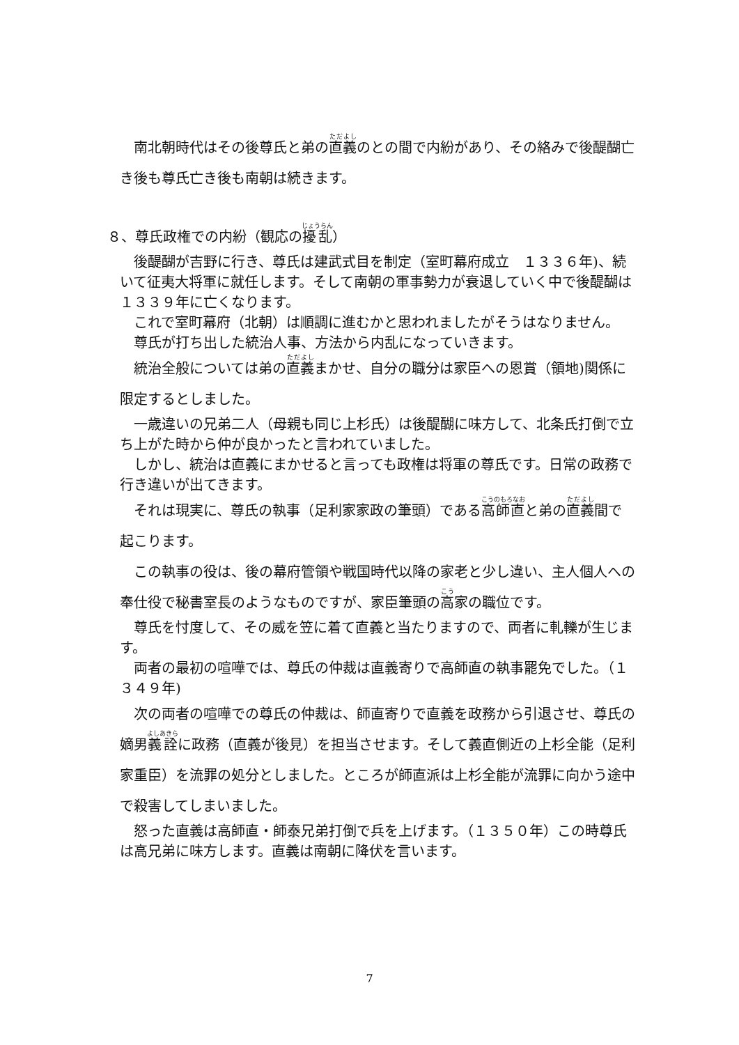南北朝時代はその後尊氏と弟の直義のとの間で内紛があり、その絡みで後醍醐亡き後も尊氏亡き後も南朝は続きます。
８、尊氏政権での内紛（観応の擾乱）
　後醍醐が吉野に行き、尊氏は建武式目を制定（室町幕府成立　１３３６年)、続いて征夷大将軍に就任します。そして南朝の軍事勢力が衰退していく中で後醍醐は１３３９年に亡くなります。
　これで室町幕府（北朝）は順調に進むかと思われましたがそうはなりません。
　尊氏が打ち出した統治人事、方法から内乱になっていきます。
　統治全般については弟の直義まかせ、自分の職分は家臣への恩賞（領地)関係に限定するとしました。
　一歳違いの兄弟二人（母親も同じ上杉氏）は後醍醐に味方して、北条氏打倒で立ち上がた時から仲が良かったと言われていました。
　しかし、統治は直義にまかせると言っても政権は将軍の尊氏です。日常の政務で行き違いが出てきます。
　それは現実に、尊氏の執事（足利家家政の筆頭）である高師直と弟の直義間で起こります。
　この執事の役は、後の幕府管領や戦国時代以降の家老と少し違い、主人個人への奉仕役で秘書室長のようなものですが、家臣筆頭の高家の職位です。
　尊氏を忖度して、その威を笠に着て直義と当たりますので、両者に軋轢が生じます。
　両者の最初の喧嘩では、尊氏の仲裁は直義寄りで高師直の執事罷免でした。（１３４９年)
　次の両者の喧嘩での尊氏の仲裁は、師直寄りで直義を政務から引退させ、尊氏の嫡男義詮に政務（直義が後見）を担当させます。そして義直側近の上杉全能（足利家重臣）を流罪の処分としました。ところが師直派は上杉全能が流罪に向かう途中で殺害してしまいました。
　怒った直義は高師直・師泰兄弟打倒で兵を上げます。（１３５０年）この時尊氏は高兄弟に味方します。直義は南朝に降伏を言います。
7